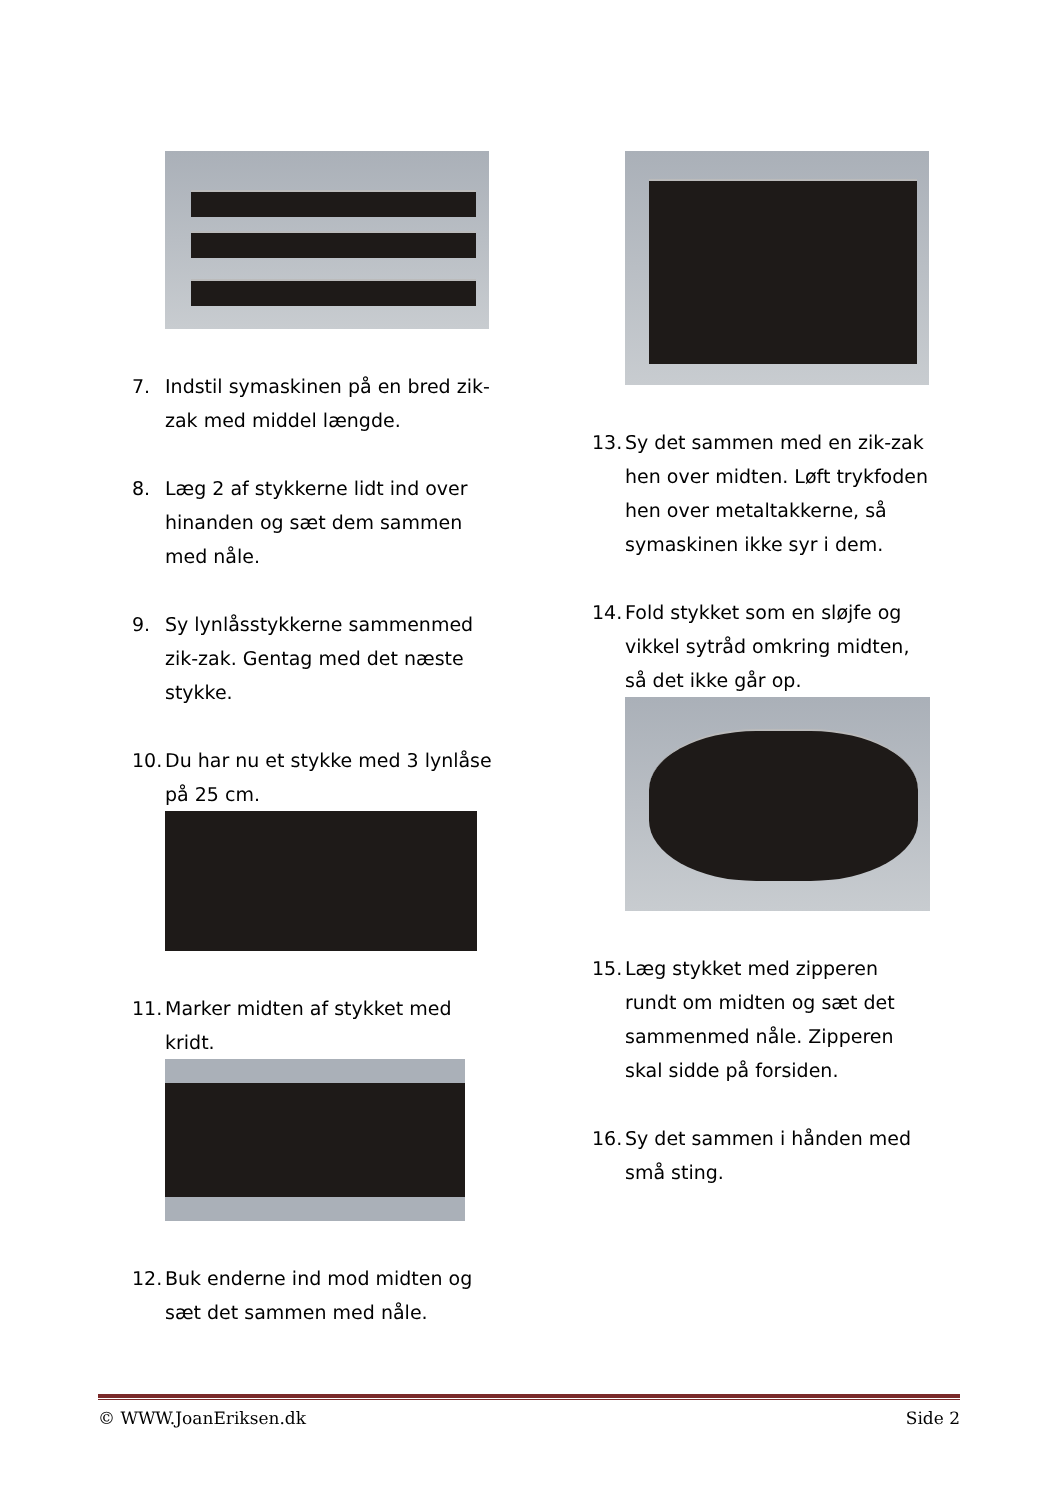7. Indstil symaskinen på en bred zik-zak med middel længde.
8. Læg 2 af stykkerne lidt ind over hinanden og sæt dem sammen med nåle.
9. Sy lynlåsstykkerne sammenmed zik-zak. Gentag med det næste stykke.
10. Du har nu et stykke med 3 lynlåse på 25 cm.
11. Marker midten af stykket med kridt.
12. Buk enderne ind mod midten og sæt det sammen med nåle.
13. Sy det sammen med en zik-zak hen over midten. Løft trykfoden hen over metaltakkerne, så symaskinen ikke syr i dem.
14. Fold stykket som en sløjfe og vikkel sytråd omkring midten, så det ikke går op.
15. Læg stykket med zipperen rundt om midten og sæt det sammenmed nåle. Zipperen skal sidde på forsiden.
16. Sy det sammen i hånden med små sting.
© WWW.JoanEriksen.dk Side 2